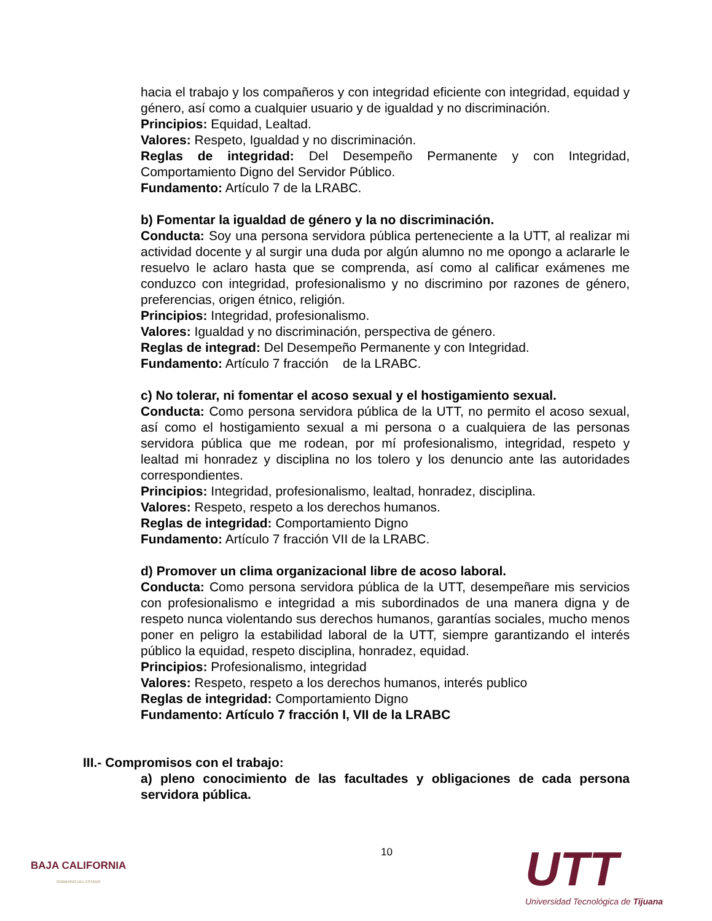hacia el trabajo y los compañeros y con integridad eficiente con integridad, equidad y género, así como a cualquier usuario y de igualdad y no discriminación.
Principios: Equidad, Lealtad.
Valores: Respeto, Igualdad y no discriminación.
Reglas de integridad: Del Desempeño Permanente y con Integridad, Comportamiento Digno del Servidor Público.
Fundamento: Artículo 7 de la LRABC.
b) Fomentar la igualdad de género y la no discriminación.
Conducta: Soy una persona servidora pública perteneciente a la UTT, al realizar mi actividad docente y al surgir una duda por algún alumno no me opongo a aclararle le resuelvo le aclaro hasta que se comprenda, así como al calificar exámenes me conduzco con integridad, profesionalismo y no discrimino por razones de género, preferencias, origen étnico, religión.
Principios: Integridad, profesionalismo.
Valores: Igualdad y no discriminación, perspectiva de género.
Reglas de integrad: Del Desempeño Permanente y con Integridad.
Fundamento: Artículo 7 fracción de la LRABC.
c) No tolerar, ni fomentar el acoso sexual y el hostigamiento sexual.
Conducta: Como persona servidora pública de la UTT, no permito el acoso sexual, así como el hostigamiento sexual a mi persona o a cualquiera de las personas servidora pública que me rodean, por mí profesionalismo, integridad, respeto y lealtad mi honradez y disciplina no los tolero y los denuncio ante las autoridades correspondientes.
Principios: Integridad, profesionalismo, lealtad, honradez, disciplina.
Valores: Respeto, respeto a los derechos humanos.
Reglas de integridad: Comportamiento Digno
Fundamento: Artículo 7 fracción VII de la LRABC.
d) Promover un clima organizacional libre de acoso laboral.
Conducta: Como persona servidora pública de la UTT, desempeñare mis servicios con profesionalismo e integridad a mis subordinados de una manera digna y de respeto nunca violentando sus derechos humanos, garantías sociales, mucho menos poner en peligro la estabilidad laboral de la UTT, siempre garantizando el interés público la equidad, respeto disciplina, honradez, equidad.
Principios: Profesionalismo, integridad
Valores: Respeto, respeto a los derechos humanos, interés publico
Reglas de integridad: Comportamiento Digno
Fundamento: Artículo 7 fracción I, VII de la LRABC
III.- Compromisos con el trabajo:
a) pleno conocimiento de las facultades y obligaciones de cada persona servidora pública.
10
BAJA CALIFORNIA
GOBIERNO DEL ESTADO
UTT
Universidad Tecnológica de Tijuana